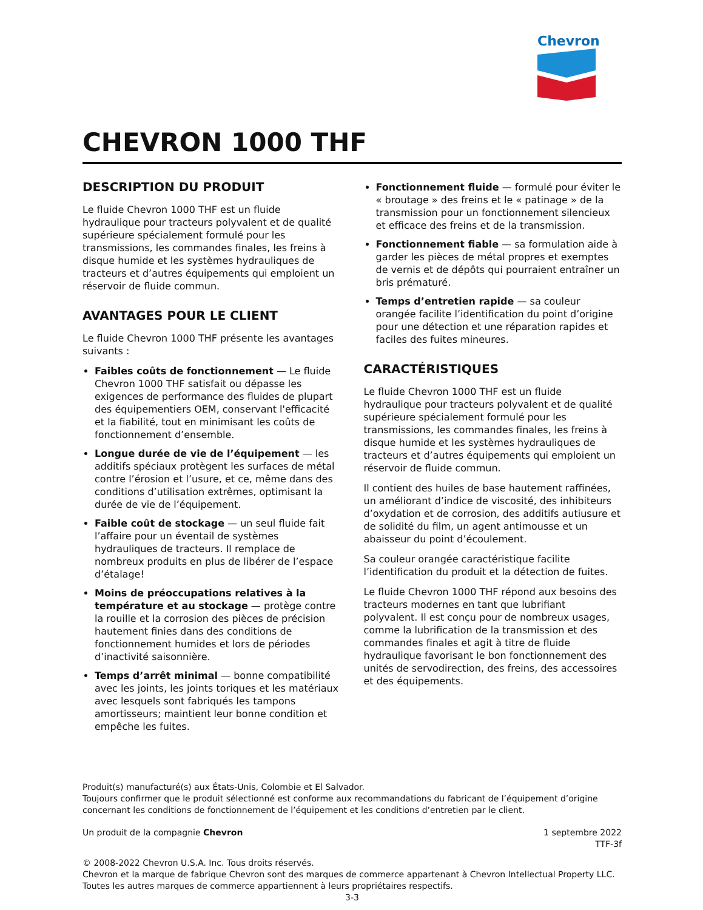Chevron
CHEVRON 1000 THF
DESCRIPTION DU PRODUIT
Le fluide Chevron 1000 THF est un fluide hydraulique pour tracteurs polyvalent et de qualité supérieure spécialement formulé pour les transmissions, les commandes finales, les freins à disque humide et les systèmes hydrauliques de tracteurs et d’autres équipements qui emploient un réservoir de fluide commun.
AVANTAGES POUR LE CLIENT
Le fluide Chevron 1000 THF présente les avantages suivants :
Faibles coûts de fonctionnement — Le fluide Chevron 1000 THF satisfait ou dépasse les exigences de performance des fluides de plupart des équipementiers OEM, conservant l'efficacité et la fiabilité, tout en minimisant les coûts de fonctionnement d’ensemble.
Longue durée de vie de l’équipement — les additifs spéciaux protègent les surfaces de métal contre l’érosion et l’usure, et ce, même dans des conditions d’utilisation extrêmes, optimisant la durée de vie de l’équipement.
Faible coût de stockage — un seul fluide fait l’affaire pour un éventail de systèmes hydrauliques de tracteurs. Il remplace de nombreux produits en plus de libérer de l’espace d’étalage!
Moins de préoccupations relatives à la température et au stockage — protège contre la rouille et la corrosion des pièces de précision hautement finies dans des conditions de fonctionnement humides et lors de périodes d’inactivité saisonnière.
Temps d’arrêt minimal — bonne compatibilité avec les joints, les joints toriques et les matériaux avec lesquels sont fabriqués les tampons amortisseurs; maintient leur bonne condition et empêche les fuites.
Fonctionnement fluide — formulé pour éviter le « broutage » des freins et le « patinage » de la transmission pour un fonctionnement silencieux et efficace des freins et de la transmission.
Fonctionnement fiable — sa formulation aide à garder les pièces de métal propres et exemptes de vernis et de dépôts qui pourraient entraîner un bris prématuré.
Temps d’entretien rapide — sa couleur orangée facilite l’identification du point d’origine pour une détection et une réparation rapides et faciles des fuites mineures.
CARACTÉRISTIQUES
Le fluide Chevron 1000 THF est un fluide hydraulique pour tracteurs polyvalent et de qualité supérieure spécialement formulé pour les transmissions, les commandes finales, les freins à disque humide et les systèmes hydrauliques de tracteurs et d’autres équipements qui emploient un réservoir de fluide commun.
Il contient des huiles de base hautement raffinées, un améliorant d’indice de viscosité, des inhibiteurs d’oxydation et de corrosion, des additifs autiusure et de solidité du film, un agent antimousse et un abaisseur du point d’écoulement.
Sa couleur orangée caractéristique facilite l’identification du produit et la détection de fuites.
Le fluide Chevron 1000 THF répond aux besoins des tracteurs modernes en tant que lubrifiant polyvalent. Il est conçu pour de nombreux usages, comme la lubrification de la transmission et des commandes finales et agit à titre de fluide hydraulique favorisant le bon fonctionnement des unités de servodirection, des freins, des accessoires et des équipements.
Produit(s) manufacturé(s) aux États-Unis, Colombie et El Salvador.
Toujours confirmer que le produit sélectionné est conforme aux recommandations du fabricant de l’équipement d’origine concernant les conditions de fonctionnement de l’équipement et les conditions d’entretien par le client.
Un produit de la compagnie Chevron
1 septembre 2022
TTF-3f
© 2008-2022 Chevron U.S.A. Inc. Tous droits réservés.
Chevron et la marque de fabrique Chevron sont des marques de commerce appartenant à Chevron Intellectual Property LLC.
Toutes les autres marques de commerce appartiennent à leurs propriétaires respectifs.
3-3